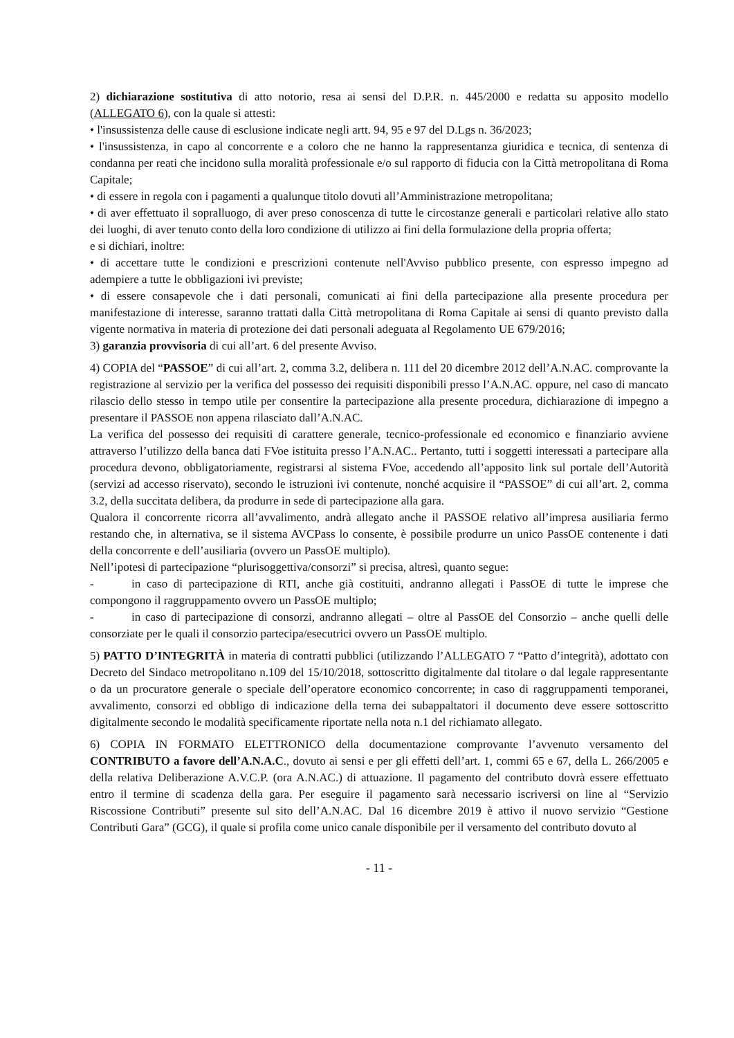2) dichiarazione sostitutiva di atto notorio, resa ai sensi del D.P.R. n. 445/2000 e redatta su apposito modello (ALLEGATO 6), con la quale si attesti:
• l'insussistenza delle cause di esclusione indicate negli artt. 94, 95 e 97 del D.Lgs n. 36/2023;
• l'insussistenza, in capo al concorrente e a coloro che ne hanno la rappresentanza giuridica e tecnica, di sentenza di condanna per reati che incidono sulla moralità professionale e/o sul rapporto di fiducia con la Città metropolitana di Roma Capitale;
• di essere in regola con i pagamenti a qualunque titolo dovuti all’Amministrazione metropolitana;
• di aver effettuato il sopralluogo, di aver preso conoscenza di tutte le circostanze generali e particolari relative allo stato dei luoghi, di aver tenuto conto della loro condizione di utilizzo ai fini della formulazione della propria offerta;
e si dichiari, inoltre:
• di accettare tutte le condizioni e prescrizioni contenute nell'Avviso pubblico presente, con espresso impegno ad adempiere a tutte le obbligazioni ivi previste;
• di essere consapevole che i dati personali, comunicati ai fini della partecipazione alla presente procedura per manifestazione di interesse, saranno trattati dalla Città metropolitana di Roma Capitale ai sensi di quanto previsto dalla vigente normativa in materia di protezione dei dati personali adeguata al Regolamento UE 679/2016;
3) garanzia provvisoria di cui all’art. 6 del presente Avviso.
4) COPIA del “PASSOE” di cui all’art. 2, comma 3.2, delibera n. 111 del 20 dicembre 2012 dell’A.N.AC. comprovante la registrazione al servizio per la verifica del possesso dei requisiti disponibili presso l’A.N.AC. oppure, nel caso di mancato rilascio dello stesso in tempo utile per consentire la partecipazione alla presente procedura, dichiarazione di impegno a presentare il PASSOE non appena rilasciato dall’A.N.AC.
La verifica del possesso dei requisiti di carattere generale, tecnico-professionale ed economico e finanziario avviene attraverso l’utilizzo della banca dati FVoe istituita presso l’A.N.AC.. Pertanto, tutti i soggetti interessati a partecipare alla procedura devono, obbligatoriamente, registrarsi al sistema FVoe, accedendo all’apposito link sul portale dell’Autorità (servizi ad accesso riservato), secondo le istruzioni ivi contenute, nonché acquisire il “PASSOE” di cui all’art. 2, comma 3.2, della succitata delibera, da produrre in sede di partecipazione alla gara.
Qualora il concorrente ricorra all’avvalimento, andrà allegato anche il PASSOE relativo all’impresa ausiliaria fermo restando che, in alternativa, se il sistema AVCPass lo consente, è possibile produrre un unico PassOE contenente i dati della concorrente e dell’ausiliaria (ovvero un PassOE multiplo).
Nell’ipotesi di partecipazione “plurisoggettiva/consorzi” si precisa, altresì, quanto segue:
- in caso di partecipazione di RTI, anche già costituiti, andranno allegati i PassOE di tutte le imprese che compongono il raggruppamento ovvero un PassOE multiplo;
- in caso di partecipazione di consorzi, andranno allegati – oltre al PassOE del Consorzio – anche quelli delle consorziate per le quali il consorzio partecipa/esecutrici ovvero un PassOE multiplo.
5) PATTO D’INTEGRITÀ in materia di contratti pubblici (utilizzando l’ALLEGATO 7 “Patto d’integrità), adottato con Decreto del Sindaco metropolitano n.109 del 15/10/2018, sottoscritto digitalmente dal titolare o dal legale rappresentante o da un procuratore generale o speciale dell’operatore economico concorrente; in caso di raggruppamenti temporanei, avvalimento, consorzi ed obbligo di indicazione della terna dei subappaltatori il documento deve essere sottoscritto digitalmente secondo le modalità specificamente riportate nella nota n.1 del richiamato allegato.
6) COPIA IN FORMATO ELETTRONICO della documentazione comprovante l’avvenuto versamento del CONTRIBUTO a favore dell’A.N.A.C., dovuto ai sensi e per gli effetti dell’art. 1, commi 65 e 67, della L. 266/2005 e della relativa Deliberazione A.V.C.P. (ora A.N.AC.) di attuazione. Il pagamento del contributo dovrà essere effettuato entro il termine di scadenza della gara. Per eseguire il pagamento sarà necessario iscriversi on line al “Servizio Riscossione Contributi” presente sul sito dell’A.N.AC. Dal 16 dicembre 2019 è attivo il nuovo servizio “Gestione Contributi Gara” (GCG), il quale si profila come unico canale disponibile per il versamento del contributo dovuto al
- 11 -